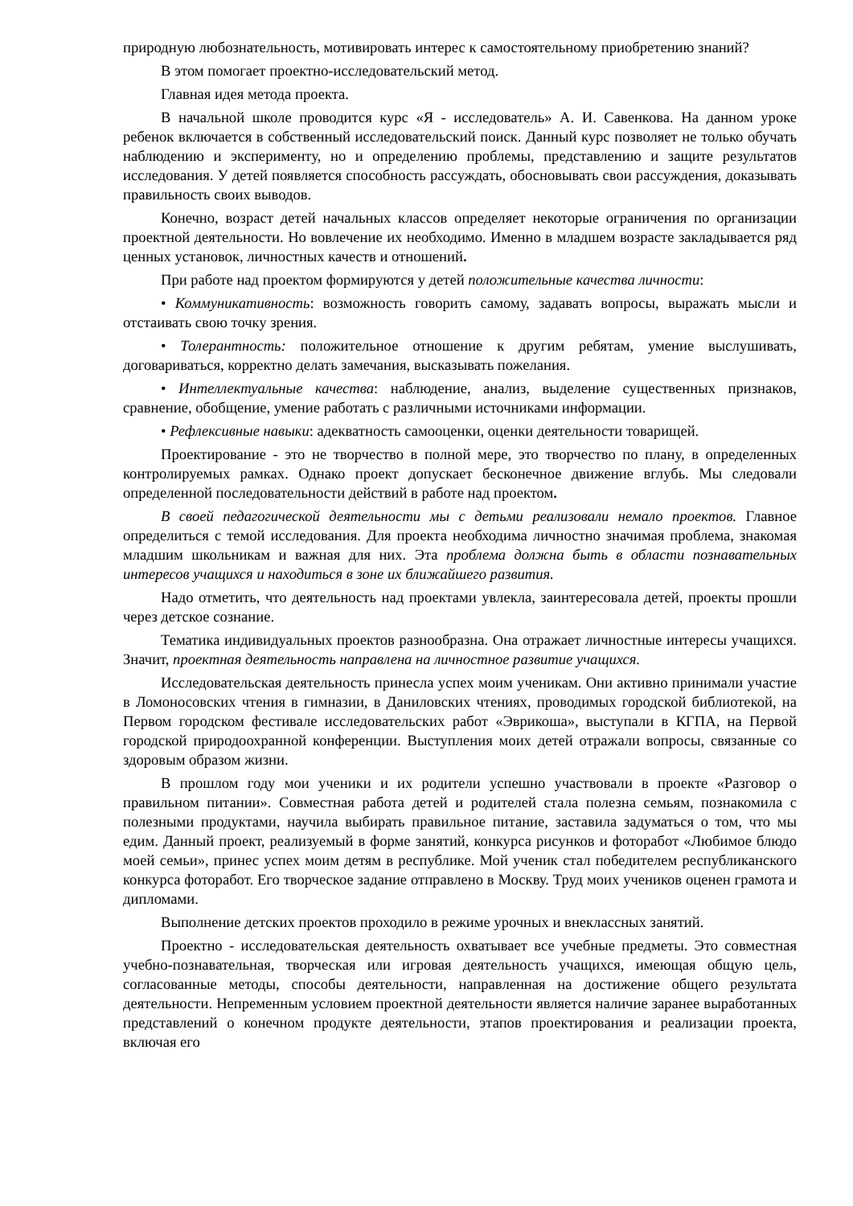природную любознательность, мотивировать интерес к самостоятельному приобретению знаний?
В этом помогает проектно-исследовательский метод.
Главная идея метода проекта.
В начальной школе проводится курс «Я - исследователь» А. И. Савенкова. На данном уроке ребенок включается в собственный исследовательский поиск. Данный курс позволяет не только обучать наблюдению и эксперименту, но и определению проблемы, представлению и защите результатов исследования. У детей появляется способность рассуждать, обосновывать свои рассуждения, доказывать правильность своих выводов.
Конечно, возраст детей начальных классов определяет некоторые ограничения по организации проектной деятельности. Но вовлечение их необходимо. Именно в младшем возрасте закладывается ряд ценных установок, личностных качеств и отношений.
При работе над проектом формируются у детей положительные качества личности:
• Коммуникативность: возможность говорить самому, задавать вопросы, выражать мысли и отстаивать свою точку зрения.
• Толерантность: положительное отношение к другим ребятам, умение выслушивать, договариваться, корректно делать замечания, высказывать пожелания.
• Интеллектуальные качества: наблюдение, анализ, выделение существенных признаков, сравнение, обобщение, умение работать с различными источниками информации.
• Рефлексивные навыки: адекватность самооценки, оценки деятельности товарищей.
Проектирование - это не творчество в полной мере, это творчество по плану, в определенных контролируемых рамках. Однако проект допускает бесконечное движение вглубь. Мы следовали определенной последовательности действий в работе над проектом.
В своей педагогической деятельности мы с детьми реализовали немало проектов. Главное определиться с темой исследования. Для проекта необходима личностно значимая проблема, знакомая младшим школьникам и важная для них. Эта проблема должна быть в области познавательных интересов учащихся и находиться в зоне их ближайшего развития.
Надо отметить, что деятельность над проектами увлекла, заинтересовала детей, проекты прошли через детское сознание.
Тематика индивидуальных проектов разнообразна. Она отражает личностные интересы учащихся. Значит, проектная деятельность направлена на личностное развитие учащихся.
Исследовательская деятельность принесла успех моим ученикам. Они активно принимали участие в Ломоносовских чтения в гимназии, в Даниловских чтениях, проводимых городской библиотекой, на Первом городском фестивале исследовательских работ «Эврикоша», выступали в КГПА, на Первой городской природоохранной конференции. Выступления моих детей отражали вопросы, связанные со здоровым образом жизни.
В прошлом году мои ученики и их родители успешно участвовали в проекте «Разговор о правильном питании». Совместная работа детей и родителей стала полезна семьям, познакомила с полезными продуктами, научила выбирать правильное питание, заставила задуматься о том, что мы едим. Данный проект, реализуемый в форме занятий, конкурса рисунков и фоторабот «Любимое блюдо моей семьи», принес успех моим детям в республике. Мой ученик стал победителем республиканского конкурса фоторабот. Его творческое задание отправлено в Москву. Труд моих учеников оценен грамота и дипломами.
Выполнение детских проектов проходило в режиме урочных и внеклассных занятий.
Проектно - исследовательская деятельность охватывает все учебные предметы. Это совместная учебно-познавательная, творческая или игровая деятельность учащихся, имеющая общую цель, согласованные методы, способы деятельности, направленная на достижение общего результата деятельности. Непременным условием проектной деятельности является наличие заранее выработанных представлений о конечном продукте деятельности, этапов проектирования и реализации проекта, включая его